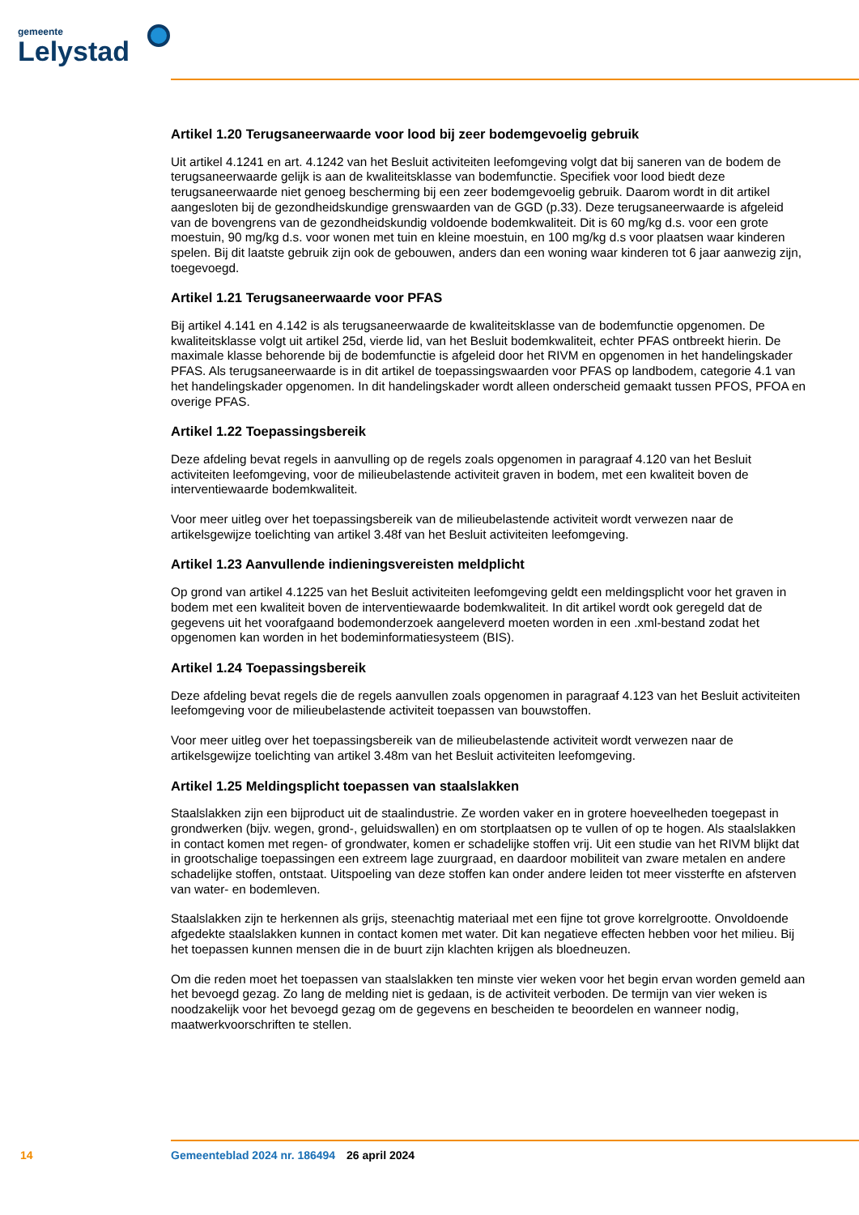gemeente
Lelystad
Artikel 1.20 Terugsaneerwaarde voor lood bij zeer bodemgevoelig gebruik
Uit artikel 4.1241 en art. 4.1242 van het Besluit activiteiten leefomgeving volgt dat bij saneren van de bodem de terugsaneerwaarde gelijk is aan de kwaliteitsklasse van bodemfunctie. Specifiek voor lood biedt deze terugsaneerwaarde niet genoeg bescherming bij een zeer bodemgevoelig gebruik. Daarom wordt in dit artikel aangesloten bij de gezondheidskundige grenswaarden van de GGD (p.33). Deze terug­saneerwaarde is afgeleid van de bovengrens van de gezondheidskundig voldoende bodemkwaliteit. Dit is 60 mg/kg d.s. voor een grote moestuin, 90 mg/kg d.s. voor wonen met tuin en kleine moestuin, en 100 mg/kg d.s voor plaatsen waar kinderen spelen. Bij dit laatste gebruik zijn ook de gebouwen, anders dan een woning waar kinderen tot 6 jaar aanwezig zijn, toegevoegd.
Artikel 1.21 Terugsaneerwaarde voor PFAS
Bij artikel 4.141 en 4.142 is als terugsaneerwaarde de kwaliteitsklasse van de bodemfunctie opgenomen. De kwaliteitsklasse volgt uit artikel 25d, vierde lid, van het Besluit bodemkwaliteit, echter PFAS ontbreekt hierin. De maximale klasse behorende bij de bodemfunctie is afgeleid door het RIVM en opgenomen in het handelingskader PFAS. Als terugsaneerwaarde is in dit artikel de toepassingswaarden voor PFAS op landbodem, categorie 4.1 van het handelingskader opgenomen. In dit handelingskader wordt alleen on­derscheid gemaakt tussen PFOS, PFOA en overige PFAS.
Artikel 1.22 Toepassingsbereik
Deze afdeling bevat regels in aanvulling op de regels zoals opgenomen in paragraaf 4.120 van het Besluit activiteiten leefomgeving, voor de milieubelastende activiteit graven in bodem, met een kwaliteit boven de interventiewaarde bodemkwaliteit.
Voor meer uitleg over het toepassingsbereik van de milieubelastende activiteit wordt verwezen naar de artikelsgewijze toelichting van artikel 3.48f van het Besluit activiteiten leefomgeving.
Artikel 1.23 Aanvullende indieningsvereisten meldplicht
Op grond van artikel 4.1225 van het Besluit activiteiten leefomgeving geldt een meldingsplicht voor het graven in bodem met een kwaliteit boven de interventiewaarde bodemkwaliteit. In dit artikel wordt ook geregeld dat de gegevens uit het voorafgaand bodemonderzoek aangeleverd moeten worden in een .xml-bestand zodat het opgenomen kan worden in het bodeminformatiesysteem (BIS).
Artikel 1.24 Toepassingsbereik
Deze afdeling bevat regels die de regels aanvullen zoals opgenomen in paragraaf 4.123 van het Besluit activiteiten leefomgeving voor de milieubelastende activiteit toepassen van bouwstoffen.
Voor meer uitleg over het toepassingsbereik van de milieubelastende activiteit wordt verwezen naar de artikelsgewijze toelichting van artikel 3.48m van het Besluit activiteiten leefomgeving.
Artikel 1.25 Meldingsplicht toepassen van staalslakken
Staalslakken zijn een bijproduct uit de staalindustrie. Ze worden vaker en in grotere hoeveelheden toegepast in grondwerken (bijv. wegen, grond-, geluidswallen) en om stortplaatsen op te vullen of op te hogen. Als staalslakken in contact komen met regen- of grondwater, komen er schadelijke stoffen vrij. Uit een studie van het RIVM blijkt dat in grootschalige toepassingen een extreem lage zuurgraad, en daardoor mobiliteit van zware metalen en andere schadelijke stoffen, ontstaat. Uitspoeling van deze stoffen kan onder andere leiden tot meer vissterfte en afsterven van water- en bodemleven.
Staalslakken zijn te herkennen als grijs, steenachtig materiaal met een fijne tot grove korrelgrootte. On­voldoende afgedekte staalslakken kunnen in contact komen met water. Dit kan negatieve effecten hebben voor het milieu. Bij het toepassen kunnen mensen die in de buurt zijn klachten krijgen als bloedneuzen.
Om die reden moet het toepassen van staalslakken ten minste vier weken voor het begin ervan worden gemeld aan het bevoegd gezag. Zo lang de melding niet is gedaan, is de activiteit verboden. De termijn van vier weken is noodzakelijk voor het bevoegd gezag om de gegevens en bescheiden te beoordelen en wanneer nodig, maatwerkvoorschriften te stellen.
14 Gemeenteblad 2024 nr. 186494 26 april 2024